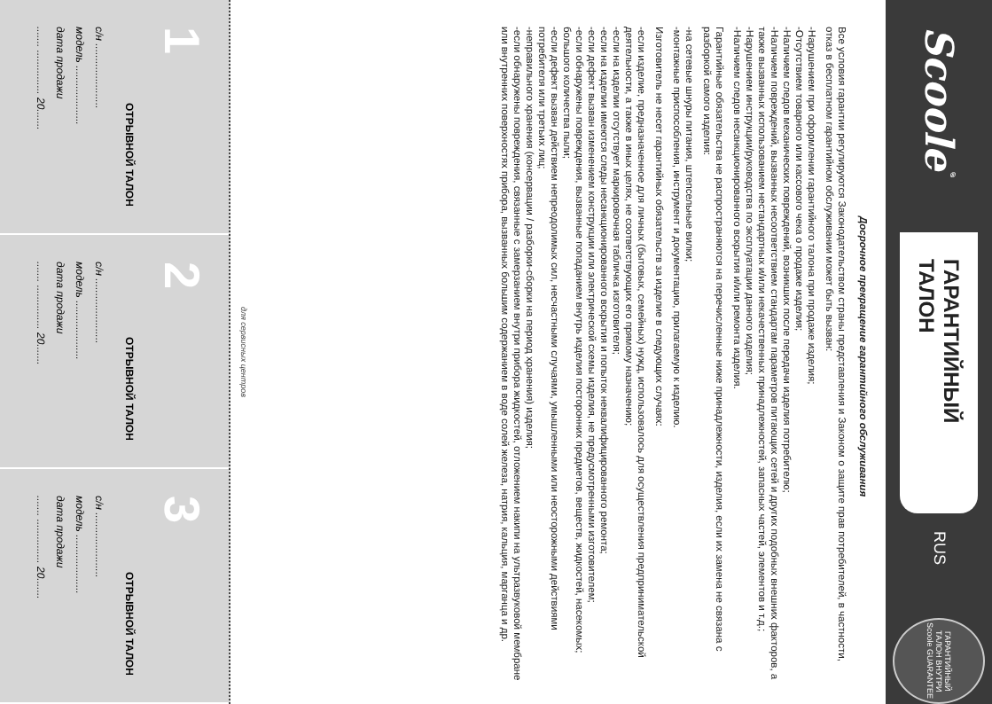Scoole<sup>®</sup>
ГАРАНТИЙНЫЙ ТАЛОН
RUS
ГАРАНТИЙНЫЙ ТАЛОН ВНУТРИ Scoole GUARANTEE
Досрочное прекращение гарантийного обслуживания
Все условия гарантии регулируются Законодательством страны представления и Законом о защите прав потребителей, в частности, отказ в бесплатном гарантийном обслуживании может быть вызван:
-Нарушением при оформлении гарантийного талона при продаже изделия;
-Отсутствием товарного или кассового чека о продаже изделия;
-Наличием следов механических повреждений, возникших после передачи изделия потребителю;
-Наличием повреждений, вызванных несоответствием стандартам параметров питающих сетей и других подобных внешних факторов, а также вызванных использованием нестандартных и/или некачественных принадлежностей, запасных частей, элементов и т.д.;
-Нарушением инструкции/руководства по эксплуатации данного изделия;
-Наличием следов несанкционированного вскрытия и/или ремонта изделия.
Гарантийные обязательства не распространяются на перечисленные ниже принадлежности, изделия, если их замена не связана с разборкой самого изделия:
-на сетевые шнуры питания, штепсельные вилки;
-монтажные приспособления, инструмент и документацию, прилагаемую к изделию.
Изготовитель не несет гарантийных обязательств за изделие в следующих случаях:
-если изделие, предназначенное для личных (бытовых, семейных) нужд, использовалось для осуществления предпринимательской деятельности, а также в иных целях, не соответствующих его прямому назначению;
-если на изделии отсутствует маркировочная табличка изготовителя;
-если на изделии имеются следы несанкционированного вскрытия и попыток неквалифицированного ремонта;
-если дефект вызван изменением конструкции или электрической схемы изделия, не предусмотренными изготовителем;
-если обнаружены повреждения, вызванные попаданием внутрь изделия посторонних предметов, веществ, жидкостей, насекомых; большого количества пыли;
-если дефект вызван действием непреодолимых сил, несчастными случаями, умышленными или неосторожными действиями потребителя или третьих лиц;
-неправильного хранения (консервации / разборки-сборки на период хранения) изделия;
-если обнаружены повреждения, связанные с замерзанием внутри прибора жидкостей, отложением накипи на ультразвуковой мембране или внутренних поверхностях прибора, вызванных большим содержанием в воде солей железа, натрия, кальция, марганца и др.
для сервисных центров
1
ОТРЫВНОЙ ТАЛОН
с/н ......................
модель ....................
дата продажи
....... ............... 20.......
2
ОТРЫВНОЙ ТАЛОН
с/н ......................
модель ....................
дата продажи
....... ............... 20.......
3
ОТРЫВНОЙ ТАЛОН
с/н ......................
модель ....................
дата продажи
....... ............... 20.......